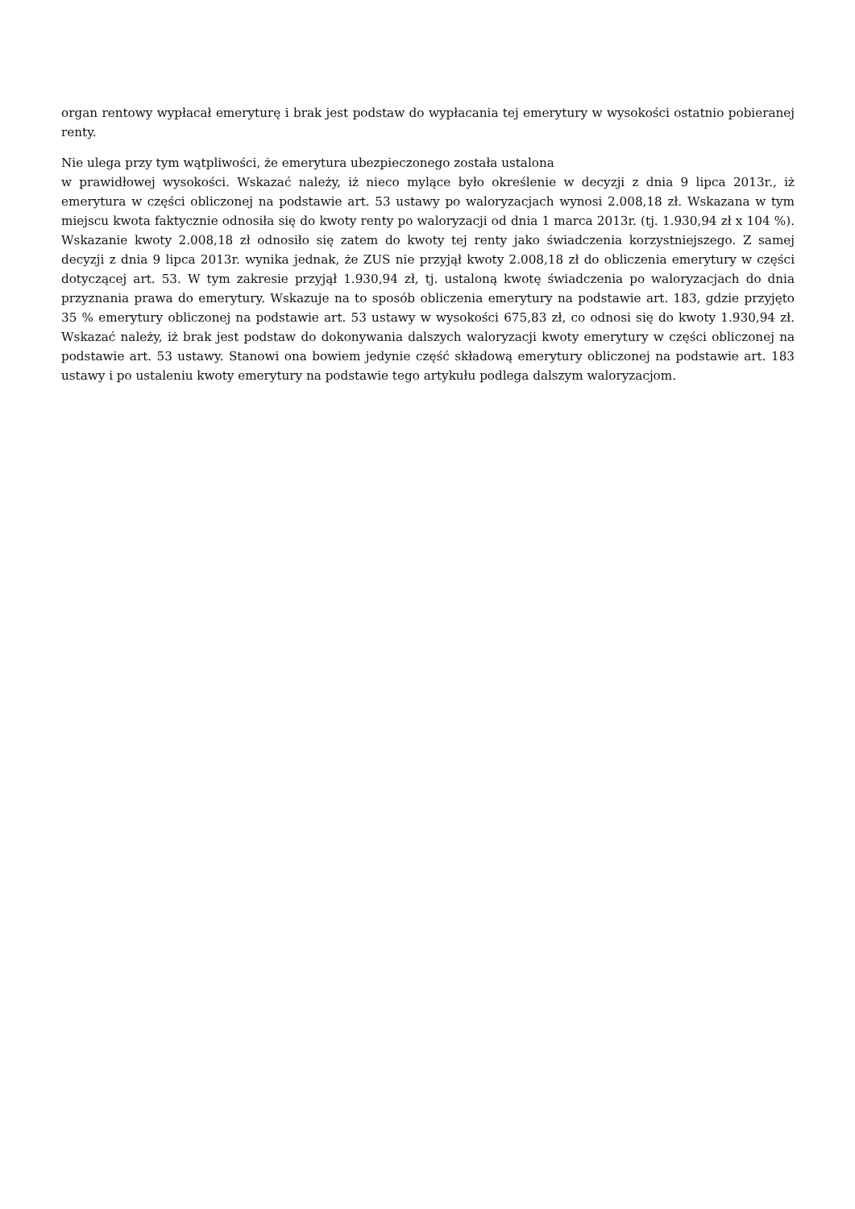organ rentowy wypłacał emeryturę i brak jest podstaw do wypłacania tej emerytury w wysokości ostatnio pobieranej renty.
Nie ulega przy tym wątpliwości, że emerytura ubezpieczonego została ustalona
w prawidłowej wysokości. Wskazać należy, iż nieco mylące było określenie w decyzji z dnia 9 lipca 2013r., iż emerytura w części obliczonej na podstawie art. 53 ustawy po waloryzacjach wynosi 2.008,18 zł. Wskazana w tym miejscu kwota faktycznie odnosiła się do kwoty renty po waloryzacji od dnia 1 marca 2013r. (tj. 1.930,94 zł x 104 %). Wskazanie kwoty 2.008,18 zł odnosiło się zatem do kwoty tej renty jako świadczenia korzystniejszego. Z samej decyzji z dnia 9 lipca 2013r. wynika jednak, że ZUS nie przyjął kwoty 2.008,18 zł do obliczenia emerytury w części dotyczącej art. 53. W tym zakresie przyjął 1.930,94 zł, tj. ustaloną kwotę świadczenia po waloryzacjach do dnia przyznania prawa do emerytury. Wskazuje na to sposób obliczenia emerytury na podstawie art. 183, gdzie przyjęto 35 % emerytury obliczonej na podstawie art. 53 ustawy w wysokości 675,83 zł, co odnosi się do kwoty 1.930,94 zł. Wskazać należy, iż brak jest podstaw do dokonywania dalszych waloryzacji kwoty emerytury w części obliczonej na podstawie art. 53 ustawy. Stanowi ona bowiem jedynie część składową emerytury obliczonej na podstawie art. 183 ustawy i po ustaleniu kwoty emerytury na podstawie tego artykułu podlega dalszym waloryzacjom.